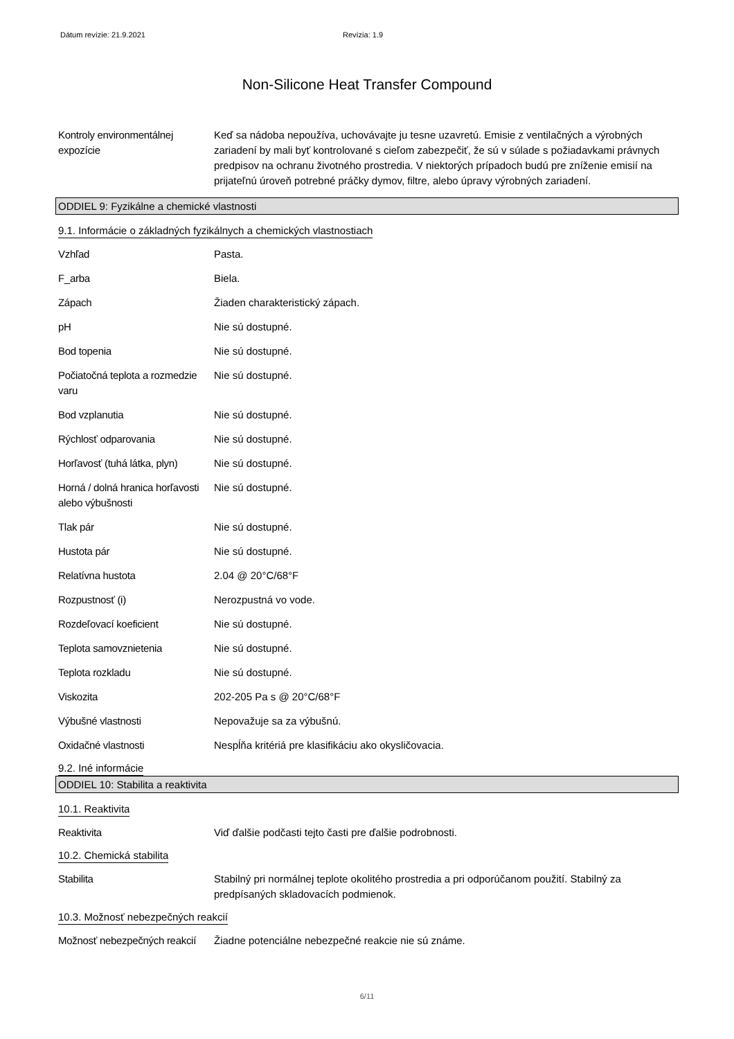Dátum revízie: 21.9.2021 Revízia: 1.9
Non-Silicone Heat Transfer Compound
Kontroly environmentálnej expozície
Keď sa nádoba nepoužíva, uchovávajte ju tesne uzavretú. Emisie z ventilačných a výrobných zariadení by mali byť kontrolované s cieľom zabezpečiť, že sú v súlade s požiadavkami právnych predpisov na ochranu životného prostredia. V niektorých prípadoch budú pre zníženie emisií na prijateľnú úroveň potrebné práčky dymov, filtre, alebo úpravy výrobných zariadení.
ODDIEL 9: Fyzikálne a chemické vlastnosti
9.1. Informácie o základných fyzikálnych a chemických vlastnostiach
Vzhľad Pasta.
F_arba Biela.
Zápach Žiaden charakteristický zápach.
pH Nie sú dostupné.
Bod topenia Nie sú dostupné.
Počiatočná teplota a rozmedzie varu
Nie sú dostupné.
Bod vzplanutia Nie sú dostupné.
Rýchlosť odparovania Nie sú dostupné.
Horľavosť (tuhá látka, plyn)
Nie sú dostupné.
Horná / dolná hranica horľavosti alebo výbušnosti
Nie sú dostupné.
Tlak pár Nie sú dostupné.
Hustota pár Nie sú dostupné.
Relatívna hustota 2.04 @ 20°C/68°F
Rozpustnosť (i) Nerozpustná vo vode.
Rozdeľovací koeficient Nie sú dostupné.
Teplota samovznietenia Nie sú dostupné.
Teplota rozkladu Nie sú dostupné.
Viskozita 202-205 Pa s @ 20°C/68°F
Výbušné vlastnosti Nepovažuje sa za výbušnú.
Oxidačné vlastnosti Nespĺňa kritériá pre klasifikáciu ako okysličovacia.
9.2. Iné informácie
ODDIEL 10: Stabilita a reaktivita
10.1. Reaktivita
Reaktivita Viď ďalšie podčasti tejto časti pre ďalšie podrobnosti.
10.2. Chemická stabilita
Stabilita Stabilný pri normálnej teplote okolitého prostredia a pri odporúčanom použití. Stabilný za predpísaných skladovacích podmienok.
10.3. Možnosť nebezpečných reakcií
Možnosť nebezpečných reakcií
Žiadne potenciálne nebezpečné reakcie nie sú známe.
6/11